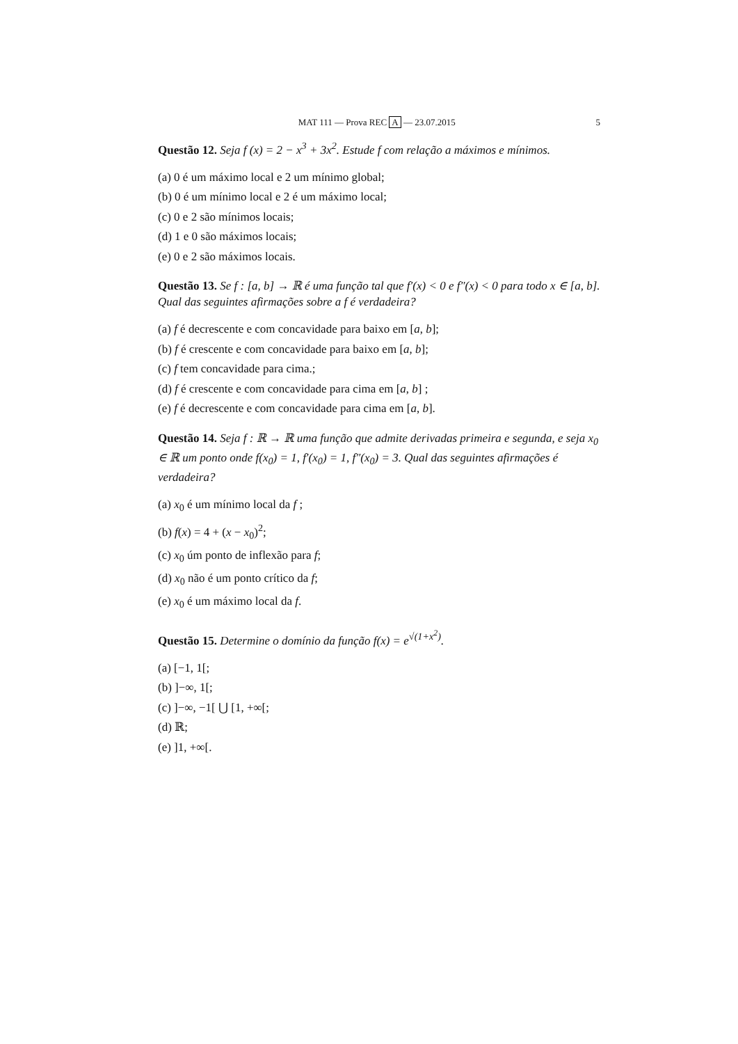MAT 111 — Prova REC A — 23.07.2015 5
Questão 12. Seja f (x) = 2 − x<sup>3</sup> + 3x<sup>2</sup>. Estude f com relação a máximos e mínimos.
(a) 0 é um máximo local e 2 um mínimo global;
(b) 0 é um mínimo local e 2 é um máximo local;
(c) 0 e 2 são mínimos locais;
(d) 1 e 0 são máximos locais;
(e) 0 e 2 são máximos locais.
Questão 13. Se f : [a, b] → ℝ é uma função tal que f′(x) < 0 e f″(x) < 0 para todo x ∈ [a, b]. Qual das seguintes afirmações sobre a f é verdadeira?
(a) f é decrescente e com concavidade para baixo em [a, b];
(b) f é crescente e com concavidade para baixo em [a, b];
(c) f tem concavidade para cima.;
(d) f é crescente e com concavidade para cima em [a, b] ;
(e) f é decrescente e com concavidade para cima em [a, b].
Questão 14. Seja f : ℝ → ℝ uma função que admite derivadas primeira e segunda, e seja x<sub>0</sub> ∈ ℝ um ponto onde f(x<sub>0</sub>) = 1, f′(x<sub>0</sub>) = 1, f″(x<sub>0</sub>) = 3. Qual das seguintes afirmações é verdadeira?
(a) x<sub>0</sub> é um mínimo local da f ;
(b) f(x) = 4 + (x − x<sub>0</sub>)<sup>2</sup>;
(c) x<sub>0</sub> úm ponto de inflexão para f;
(d) x<sub>0</sub> não é um ponto crítico da f;
(e) x<sub>0</sub> é um máximo local da f.
Questão 15. Determine o domínio da função f(x) = e<sup>√(1+x<sup>2</sup>)</sup>.
(a) [−1, 1[;
(b) ]−∞, 1[;
(c) ]−∞, −1[ ⋃ [1, +∞[;
(d) ℝ;
(e) ]1, +∞[.